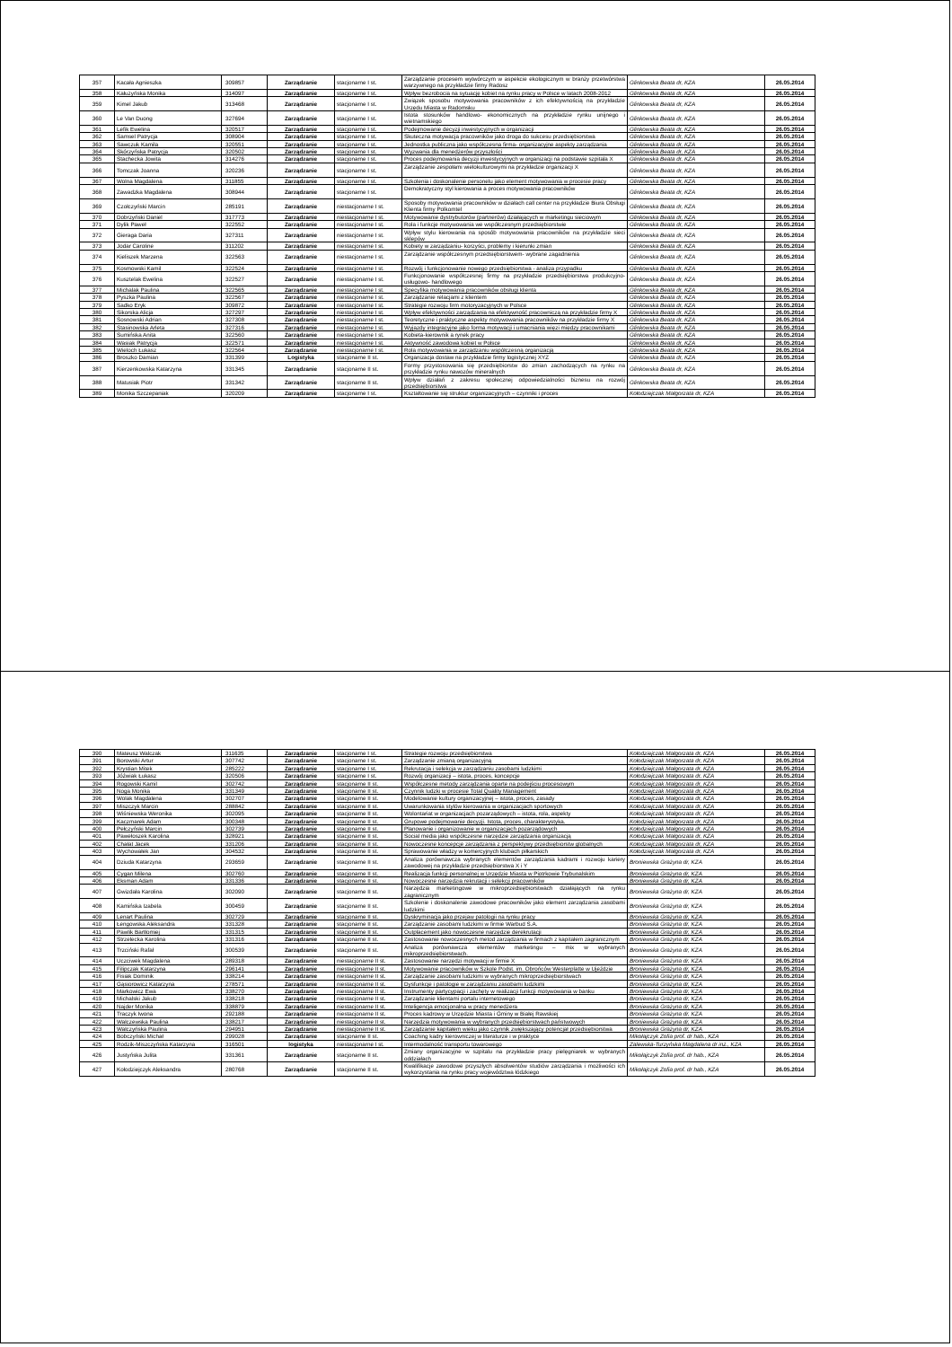| 357 | Kacała Agnieszka | 309857 | Zarządzanie | stacjonarne I st. | Zarządzanie procesem wytwórczym w aspekcie ekologicznym w branży przetwórstwa warzywnego na przykładzie firmy Radosz | Glinkowska Beata dr, KZA | 26.05.2014 |
| 358 | Kałużyńska Monika | 314097 | Zarządzanie | stacjonarne I st. | Wpływ bezrobocia na sytuację kobiet na rynku pracy w Polsce w latach 2008-2012 | Glinkowska Beata dr, KZA | 26.05.2014 |
| 359 | Kimel Jakub | 313468 | Zarządzanie | stacjonarne I st. | Związek sposobu motywowania pracowników z ich efektywnością na przykładzie Urzędu Miasta w Radomsku | Glinkowska Beata dr, KZA | 26.05.2014 |
| 360 | Le Van Duong | 327694 | Zarządzanie | stacjonarne I st. | Istota stosunków handlowo- ekonomicznych na przykładzie rynku unijnego i wietnamskiego | Glinkowska Beata dr, KZA | 26.05.2014 |
| 361 | Lefik Ewelina | 320517 | Zarządzanie | stacjonarne I st. | Podejmowanie decyzji inwestycyjnych w organizacji | Glinkowska Beata dr, KZA | 26.05.2014 |
| 362 | Samsel Patrycja | 308904 | Zarządzanie | stacjonarne I st. | Skuteczna motywacja pracowników jako droga do sukcesu przedsiębiorstwa | Glinkowska Beata dr, KZA | 26.05.2014 |
| 363 | Sawczuk Kamila | 320551 | Zarządzanie | stacjonarne I st. | Jednostka publiczna jako współczesna firma- organizacyjne aspekty zarządzania | Glinkowska Beata dr, KZA | 26.05.2014 |
| 364 | Skórzyńska Patrycja | 320502 | Zarządzanie | stacjonarne I st. | Wyzwania dla menedżerów przyszłości | Glinkowska Beata dr, KZA | 26.05.2014 |
| 365 | Stachecka Jowita | 314276 | Zarządzanie | stacjonarne I st. | Proces podejmowania decyzji inwestycyjnych w organizacji na podstawie szpitala X | Glinkowska Beata dr, KZA | 26.05.2014 |
| 366 | Tomczak Joanna | 320236 | Zarządzanie | stacjonarne I st. | Zarządzanie zespołami wielokulturowymi na przykładzie organizacji X | Glinkowska Beata dr, KZA | 26.05.2014 |
| 367 | Wolna Magdalena | 311855 | Zarządzanie | stacjonarne I st. | Szkolenia i doskonalenie personelu jako element motywowania w procesie pracy | Glinkowska Beata dr, KZA | 26.05.2014 |
| 368 | Zawadzka Magdalena | 308944 | Zarządzanie | stacjonarne I st. | Demokratyczny styl kierowania a proces motywowania pracowników | Glinkowska Beata dr, KZA | 26.05.2014 |
| 369 | Czołczyński Marcin | 285191 | Zarządzanie | niestacjonarne I st. | Sposoby motywowania pracowników w działach call center na przykładzie Biura Obsługi Klienta firmy Polkomtel | Glinkowska Beata dr, KZA | 26.05.2014 |
| 370 | Dobrzyński Daniel | 317773 | Zarządzanie | niestacjonarne I st. | Motywowanie dystrybutorów (partnerów) działających w marketingu sieciowym | Glinkowska Beata dr, KZA | 26.05.2014 |
| 371 | Dylik Paweł | 322552 | Zarządzanie | niestacjonarne I st. | Rola i funkcje motywowania we współczesnym przedsiębiorstwie | Glinkowska Beata dr, KZA | 26.05.2014 |
| 372 | Gieraga Daria | 327311 | Zarządzanie | niestacjonarne I st. | Wpływ stylu kierowania na sposób motywowania pracowników na przykładzie sieci sklepów | Glinkowska Beata dr, KZA | 26.05.2014 |
| 373 | Jodar Caroline | 311202 | Zarządzanie | niestacjonarne I st. | Kobiety w zarządzaniu- korzyści, problemy i kierunki zmian | Glinkowska Beata dr, KZA | 26.05.2014 |
| 374 | Kieliszek Marzena | 322563 | Zarządzanie | niestacjonarne I st. | Zarządzanie współczesnym przedsiębiorstwem- wybrane zagadnienia | Glinkowska Beata dr, KZA | 26.05.2014 |
| 375 | Kosmowski Kamil | 322524 | Zarządzanie | niestacjonarne I st. | Rozwój i funkcjonowanie nowego przedsiębiorstwa - analiza przypadku | Glinkowska Beata dr, KZA | 26.05.2014 |
| 376 | Kusztelak Ewelina | 322527 | Zarządzanie | niestacjonarne I st. | Funkcjonowanie współczesnej firmy na przykładzie przedsiębiorstwa produkcyjno- usługowo- handlowego | Glinkowska Beata dr, KZA | 26.05.2014 |
| 377 | Michalak Paulina | 322565 | Zarządzanie | niestacjonarne I st. | Specyfika motywowania pracowników obsługi klienta | Glinkowska Beata dr, KZA | 26.05.2014 |
| 378 | Pyszka Paulina | 322567 | Zarządzanie | niestacjonarne I st. | Zarządzanie relacjami z klientem | Glinkowska Beata dr, KZA | 26.05.2014 |
| 379 | Sadko Eryk | 309872 | Zarządzanie | niestacjonarne I st. | Strategie rozwoju firm motoryzacyjnych w Polsce | Glinkowska Beata dr, KZA | 26.05.2014 |
| 380 | Sikorska Alicja | 327297 | Zarządzanie | niestacjonarne I st. | Wpływ efektywności zarządzania na efektywność pracowniczą na przykładzie firmy X | Glinkowska Beata dr, KZA | 26.05.2014 |
| 381 | Sosnowski Adrian | 327308 | Zarządzanie | niestacjonarne I st. | Teoretyczne i praktyczne aspekty motywowania pracowników na przykładzie firmy X | Glinkowska Beata dr, KZA | 26.05.2014 |
| 382 | Stasinowska Arleta | 327316 | Zarządzanie | niestacjonarne I st. | Wyjazdy integracyjne jako forma motywacji i umacniania więzi między pracownikami | Glinkowska Beata dr, KZA | 26.05.2014 |
| 383 | Sumińska Anita | 322560 | Zarządzanie | niestacjonarne I st. | Kobieta-kierownik a rynek pracy | Glinkowska Beata dr, KZA | 26.05.2014 |
| 384 | Wasiak Patrycja | 322571 | Zarządzanie | niestacjonarne I st. | Aktywność zawodowa kobiet w Polsce | Glinkowska Beata dr, KZA | 26.05.2014 |
| 385 | Wieloch Łukasz | 322564 | Zarządzanie | niestacjonarne I st. | Rola motywowania w zarządzaniu współczesną organizacją | Glinkowska Beata dr, KZA | 26.05.2014 |
| 386 | Broszko Damian | 331399 | Logistyka | stacjonarne II st. | Organizacja dostaw na przykładzie firmy logistycznej XYZ | Glinkowska Beata dr, KZA | 26.05.2014 |
| 387 | Kierzenkowska Katarzyna | 331345 | Zarządzanie | stacjonarne II st. | Formy przystosowania się przedsiębiorstw do zmian zachodzących na rynku na przykładzie rynku nawozów mineralnych | Glinkowska Beata dr, KZA | 26.05.2014 |
| 388 | Matusiak Piotr | 331342 | Zarządzanie | stacjonarne II st. | Wpływ działań z zakresu społecznej odpowiedzialności biznesu na rozwój przedsiębiorstwa | Glinkowska Beata dr, KZA | 26.05.2014 |
| 389 | Monika Szczepaniak | 320209 | Zarządzanie | stacjonarne I st. | Kształtowanie się struktur organizacyjnych – czynniki i proces | Kołodziejczak Małgorzata dr, KZA | 26.05.2014 |
| 390 | Mateusz Walczak | 311635 | Zarządzanie | stacjonarne I st. | Strategie rozwoju przedsiębiorstwa | Kołodziejczak Małgorzata dr, KZA | 26.05.2014 |
| 391 | Borowski Artur | 307742 | Zarządzanie | stacjonarne I st. | Zarządzanie zmianą organizacyjną | Kołodziejczak Małgorzata dr, KZA | 26.05.2014 |
| 392 | Krystian Mitek | 285222 | Zarządzanie | stacjonarne I st. | Rekrutacja i selekcja w zarządzaniu zasobami ludzkimi | Kołodziejczak Małgorzata dr, KZA | 26.05.2014 |
| 393 | Jóźwiak Łukasz | 320506 | Zarządzanie | stacjonarne I st. | Rozwój organizacji – istota, proces, koncepcje | Kołodziejczak Małgorzata dr, KZA | 26.05.2014 |
| 394 | Rogowski Kamil | 302742 | Zarządzanie | stacjonarne II st. | Współczesne metody zarządzania oparte na podejściu procesowym | Kołodziejczak Małgorzata dr, KZA | 26.05.2014 |
| 395 | Noga Monika | 331349 | Zarządzanie | stacjonarne II st. | Czynnik ludzki w procesie Total Quality Management | Kołodziejczak Małgorzata dr, KZA | 26.05.2014 |
| 396 | Wolak Magdalena | 302707 | Zarządzanie | stacjonarne II st. | Modelowanie kultury organizacyjnej – istota, proces, zasady | Kołodziejczak Małgorzata dr, KZA | 26.05.2014 |
| 397 | Miszczyk Marcin | 288842 | Zarządzanie | stacjonarne II st. | Uwarunkowania stylów kierowania w organizacjach sportowych | Kołodziejczak Małgorzata dr, KZA | 26.05.2014 |
| 398 | Wiśniewska Weronika | 302095 | Zarządzanie | stacjonarne II st. | Wolontariat w organizacjach pozarządowych – istota, rola, aspekty | Kołodziejczak Małgorzata dr, KZA | 26.05.2014 |
| 399 | Kaczmarek Adam | 300348 | Zarządzanie | stacjonarne II st. | Grupowe podejmowanie decyzji. Istota, proces, charakterystyka. | Kołodziejczak Małgorzata dr, KZA | 26.05.2014 |
| 400 | Pełczyński Marcin | 302739 | Zarządzanie | stacjonarne II st. | Planowanie i organizowanie w organizacjach pozarządowych | Kołodziejczak Małgorzata dr, KZA | 26.05.2014 |
| 401 | Pawełoszek Karolina | 328921 | Zarządzanie | stacjonarne II st. | Social media jako współczesne narzędzie zarządzania organizacją | Kołodziejczak Małgorzata dr, KZA | 26.05.2014 |
| 402 | Chałat Jacek | 331206 | Zarządzanie | stacjonarne II st. | Nowoczesne koncepcje zarządzania z perspektywy przedsiębiorstw globalnych | Kołodziejczak Małgorzata dr, KZA | 26.05.2014 |
| 403 | Wychowałek Jan | 304532 | Zarządzanie | stacjonarne II st. | Sprawowanie władzy w komercyjnych klubach piłkarskich | Kołodziejczak Małgorzata dr, KZA | 26.05.2014 |
| 404 | Dziuda Katarzyna | 293659 | Zarządzanie | stacjonarne II st. | Analiza porównawcza wybranych elementów zarządzania kadrami i rozwoju kariery zawodowej na przykładzie przedsiębiorstwa X i Y | Broniewska Grażyna dr, KZA | 26.05.2014 |
| 405 | Cygan Milena | 302760 | Zarządzanie | stacjonarne II st. | Realizacja funkcji personalnej w Urzędzie Miasta w Piotrkowie Trybunalskim | Broniewska Grażyna dr, KZA | 26.05.2014 |
| 406 | Eksman Adam | 331336 | Zarządzanie | stacjonarne II st. | Nowoczesne narzędzia rekrutacji i selekcji pracowników | Broniewska Grażyna dr, KZA | 26.05.2014 |
| 407 | Gwizdała Karolina | 302090 | Zarządzanie | stacjonarne II st. | Narzędzia marketingowe w mikroprzedsiębiorstwach działających na rynku zagranicznym | Broniewska Grażyna dr, KZA | 26.05.2014 |
| 408 | Kamińska Izabela | 300459 | Zarządzanie | stacjonarne II st. | Szkolenie i doskonalenie zawodowe pracowników jako element zarządzania zasobami ludzkimi | Broniewska Grażyna dr, KZA | 26.05.2014 |
| 409 | Lenart Paulina | 302729 | Zarządzanie | stacjonarne II st. | Dyskryminacja jako przejaw patologii na rynku pracy | Broniewska Grażyna dr, KZA | 26.05.2014 |
| 410 | Łengowska Aleksandra | 331328 | Zarządzanie | stacjonarne II st. | Zarządzanie zasobami ludzkimi w firmie Warbud S.A. | Broniewska Grażyna dr, KZA | 26.05.2014 |
| 411 | Pawlik Bartłomiej | 331315 | Zarządzanie | stacjonarne II st. | Outplacement jako nowoczesne narzędzie derekrutacji | Broniewska Grażyna dr, KZA | 26.05.2014 |
| 412 | Strzelecka Karolina | 331316 | Zarządzanie | stacjonarne II st. | Zastosowanie nowoczesnych metod zarządzania w firmach z kapitałem zagranicznym | Broniewska Grażyna dr, KZA | 26.05.2014 |
| 413 | Trzciński Rafał | 300539 | Zarządzanie | stacjonarne II st. | Analiza porównawcza elementów marketingu – mix w wybranych mikroprzedsiębiorstwach. | Broniewska Grażyna dr, KZA | 26.05.2014 |
| 414 | Uczciwek Magdalena | 289318 | Zarządzanie | niestacjonarne II st. | Zastosowanie narzędzi motywacji w firmie X | Broniewska Grażyna dr, KZA | 26.05.2014 |
| 415 | Filipczak Katarzyna | 296141 | Zarządzanie | niestacjonarne II st. | Motywowanie pracowników w Szkole Podst. im. Obrońców Westerplatte w Ujeździe | Broniewska Grażyna dr, KZA | 26.05.2014 |
| 416 | Fisiak Dominik | 338214 | Zarządzanie | niestacjonarne II st. | Zarządzanie zasobami ludzkimi w wybranych mikroprzedsiębiorstwach | Broniewska Grażyna dr, KZA | 26.05.2014 |
| 417 | Gąsiorowicz Katarzyna | 278571 | Zarządzanie | niestacjonarne II st. | Dysfunkcje i patologie w zarządzaniu zasobami ludzkimi | Broniewska Grażyna dr, KZA | 26.05.2014 |
| 418 | Markowicz Ewa | 338270 | Zarządzanie | niestacjonarne II st. | Instrumenty partycypacji i zachęty w realizacji funkcji motywowania w banku | Broniewska Grażyna dr, KZA | 26.05.2014 |
| 419 | Michalski Jakub | 338218 | Zarządzanie | niestacjonarne II st. | Zarządzanie klientami portalu internetowego | Broniewska Grażyna dr, KZA | 26.05.2014 |
| 420 | Najder Monika | 338879 | Zarządzanie | niestacjonarne II st. | Inteligencja emocjonalna w pracy menedżera | Broniewska Grażyna dr, KZA | 26.05.2014 |
| 421 | Traczyk Iwona | 292188 | Zarządzanie | niestacjonarne II st. | Proces kadrowy w Urzędzie Miasta i Gminy w Białej Rawskiej | Broniewska Grażyna dr, KZA | 26.05.2014 |
| 422 | Walczewska Paulina | 338217 | Zarządzanie | niestacjonarne II st. | Narzędzia motywowania w wybranych przedsiębiorstwach państwowych | Broniewska Grażyna dr, KZA | 26.05.2014 |
| 423 | Walczyńska Paulina | 294951 | Zarządzanie | niestacjonarne II st. | Zarządzanie kapitałem wieku jako czynnik zwiększający potencjał przedsiębiorstwa | Broniewska Grażyna dr, KZA | 26.05.2014 |
| 424 | Bobczyński Michał | 299028 | Zarządzanie | stacjonarne II st. | Coaching kadry kierowniczej w literaturze i w praktyce | Mikołajczyk Zofia prof. dr hab., KZA | 26.05.2014 |
| 425 | Rodzik-Miszczyńska Katarzyna | 316501 | logistyka | niestacjonarne I st. | Intermodalność transportu towarowego | Zalewska-Turzyńska Magdalena dr inż., KZA | 26.05.2014 |
| 426 | Justyńska Julita | 331361 | Zarządzanie | stacjonarne II st. | Zmiany organizacyjne w szpitalu na przykładzie pracy pielęgniarek w wybranych oddziałach | Mikołajczyk Zofia prof. dr hab., KZA | 26.05.2014 |
| 427 | Kołodziejczyk Aleksandra | 280768 | Zarządzanie | stacjonarne II st. | Kwalifikacje zawodowe przyszłych absolwentów studiów zarządzania i możliwości ich wykorzystania na rynku pracy województwa łódzkiego | Mikołajczyk Zofia prof. dr hab., KZA | 26.05.2014 |